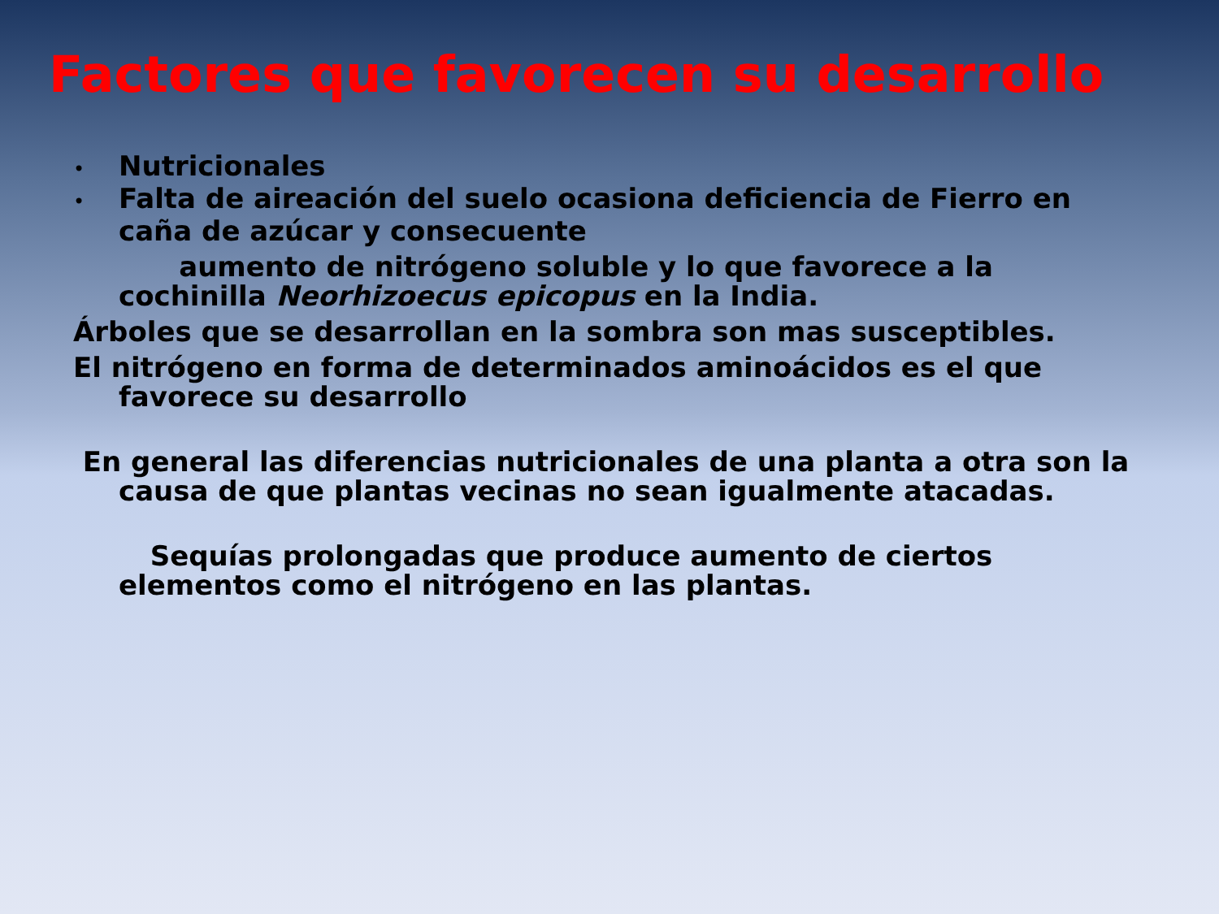Factores que favorecen su desarrollo
• Nutricionales
• Falta de aireación del suelo ocasiona deficiencia de Fierro en caña de azúcar y consecuente
aumento de nitrógeno soluble y lo que favorece a la cochinilla Neorhizoecus epicopus en la India.
Árboles que se desarrollan en la sombra son mas susceptibles.
El nitrógeno en forma de determinados aminoácidos es el que favorece su desarrollo
En general las diferencias nutricionales de una planta a otra son la causa de que plantas vecinas no sean igualmente atacadas.
Sequías prolongadas que produce aumento de ciertos elementos como el nitrógeno en las plantas.